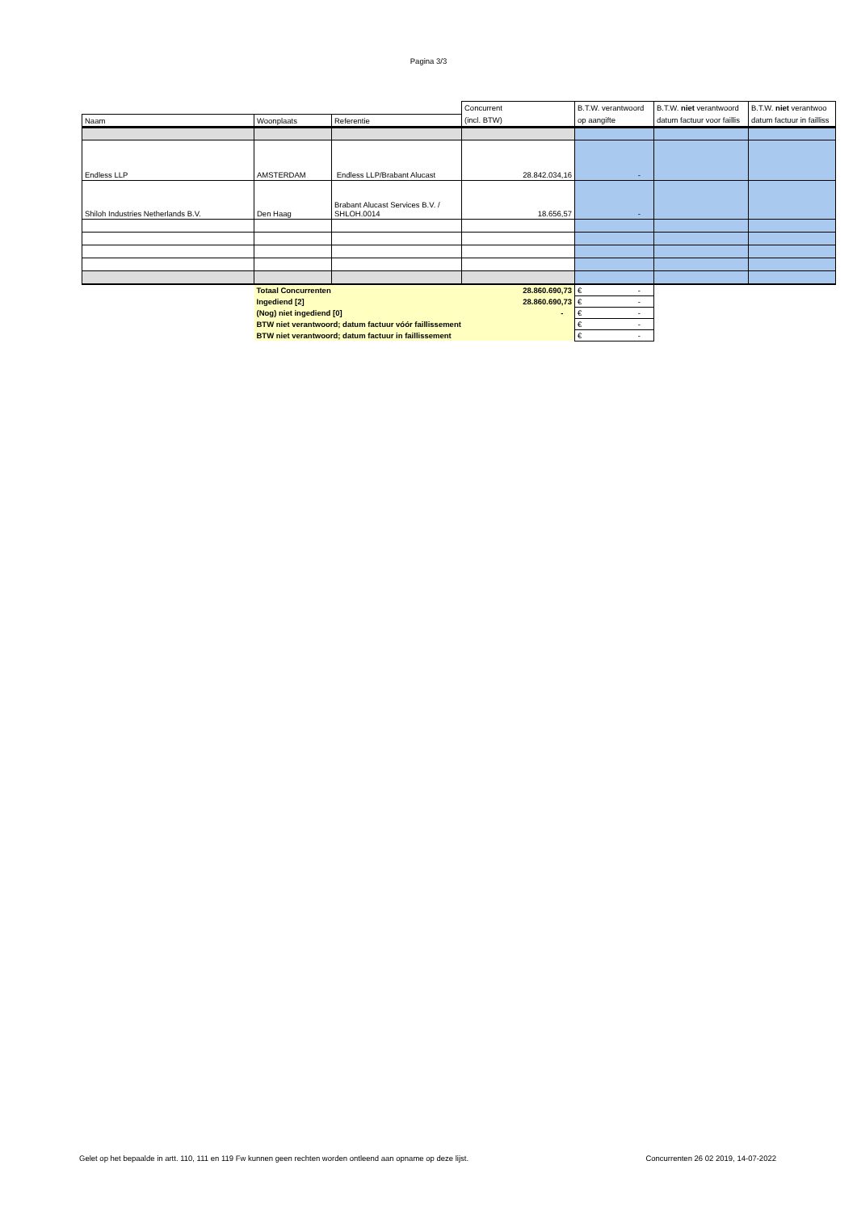Pagina 3/3
| | | | Concurrent | B.T.W. verantwoord | B.T.W. niet verantwoord | B.T.W. niet verantwoo |
| Naam | Woonplaats | Referentie | (incl. BTW) | op aangifte | datum factuur voor faillis | datum factuur in failliss |
| Endless LLP | AMSTERDAM | Endless LLP/Brabant Alucast | 28.842.034,16 | - | | |
| Shiloh Industries Netherlands B.V. | Den Haag | Brabant Alucast Services B.V. / SHLOH.0014 | 18.656,57 | - | | |
| | Totaal Concurrenten | | 28.860.690,73 | € - | | |
| | Ingediend [2] | | 28.860.690,73 | € - | | |
| | (Nog) niet ingediend [0] | | - | € - | | |
| | BTW niet verantwoord; datum factuur vóór faillissement | | | € - | | |
| | BTW niet verantwoord; datum factuur in faillissement | | | € - | | |
Gelet op het bepaalde in artt. 110, 111 en 119 Fw kunnen geen rechten worden ontleend aan opname op deze lijst. Concurrenten 26 02 2019, 14-07-2022